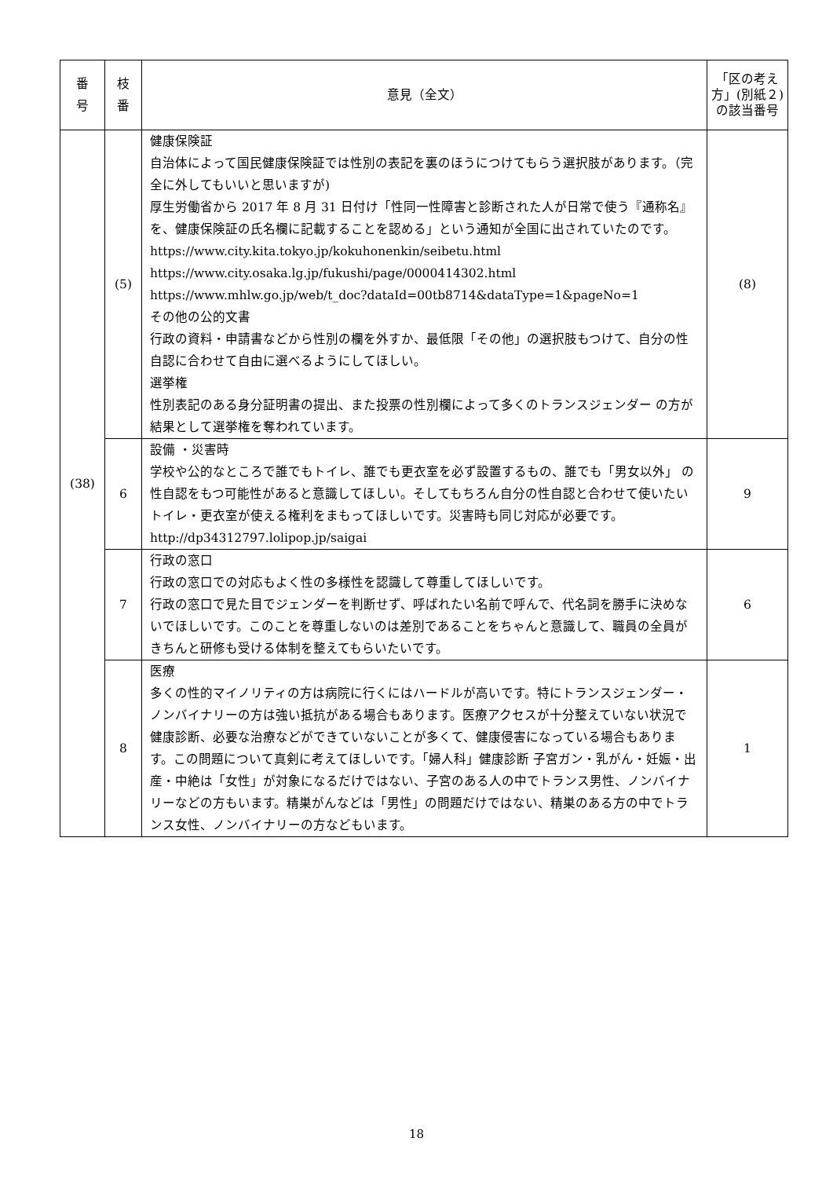| 番 号 | 枝 番 | 意見（全文） | 「区の考え方」(別紙２)の該当番号 |
| --- | --- | --- | --- |
| (38) | (5) | 健康保険証 自治体によって国民健康保険証では性別の表記を裏のほうにつけてもらう選択肢があります。（完全に外してもいいと思いますが) 厚生労働省から 2017 年 8 月 31 日付け「性同一性障害と診断された人が日常で使う『通称名』を、健康保険証の氏名欄に記載することを認める」という通知が全国に出されていたのです。 https://www.city.kita.tokyo.jp/kokuhonenkin/seibetu.html https://www.city.osaka.lg.jp/fukushi/page/0000414302.html https://www.mhlw.go.jp/web/t_doc?dataId=00tb8714&dataType=1&pageNo=1 その他の公的文書 行政の資料・申請書などから性別の欄を外すか、最低限「その他」の選択肢もつけて、自分の性自認に合わせて自由に選べるようにしてほしい。 選挙権 性別表記のある身分証明書の提出、また投票の性別欄によって多くのトランスジェンダー の方が結果として選挙権を奪われています。 | (8) |
| | 6 | 設備 ・災害時 学校や公的なところで誰でもトイレ、誰でも更衣室を必ず設置するもの、誰でも「男女以外」 の性自認をもつ可能性があると意識してほしい。そしてもちろん自分の性自認と合わせて使いたいトイレ・更衣室が使える権利をまもってほしいです。災害時も同じ対応が必要です。 http://dp34312797.lolipop.jp/saigai | 9 |
| | 7 | 行政の窓口 行政の窓口での対応もよく性の多様性を認識して尊重してほしいです。 行政の窓口で見た目でジェンダーを判断せず、呼ばれたい名前で呼んで、代名詞を勝手に決めないでほしいです。このことを尊重しないのは差別であることをちゃんと意識して、職員の全員がきちんと研修も受ける体制を整えてもらいたいです。 | 6 |
| | 8 | 医療 多くの性的マイノリティの方は病院に行くにはハードルが高いです。特にトランスジェンダー・ノンバイナリーの方は強い抵抗がある場合もあります。医療アクセスが十分整えていない状況で健康診断、必要な治療などができていないことが多くて、健康侵害になっている場合もあります。この問題について真剣に考えてほしいです。「婦人科」健康診断 子宮ガン・乳がん・妊娠・出産・中絶は「女性」が対象になるだけではない、子宮のある人の中でトランス男性、ノンバイナリーなどの方もいます。精巣がんなどは「男性」の問題だけではない、精巣のある方の中でトランス女性、ノンバイナリーの方などもいます。 | 1 |
18